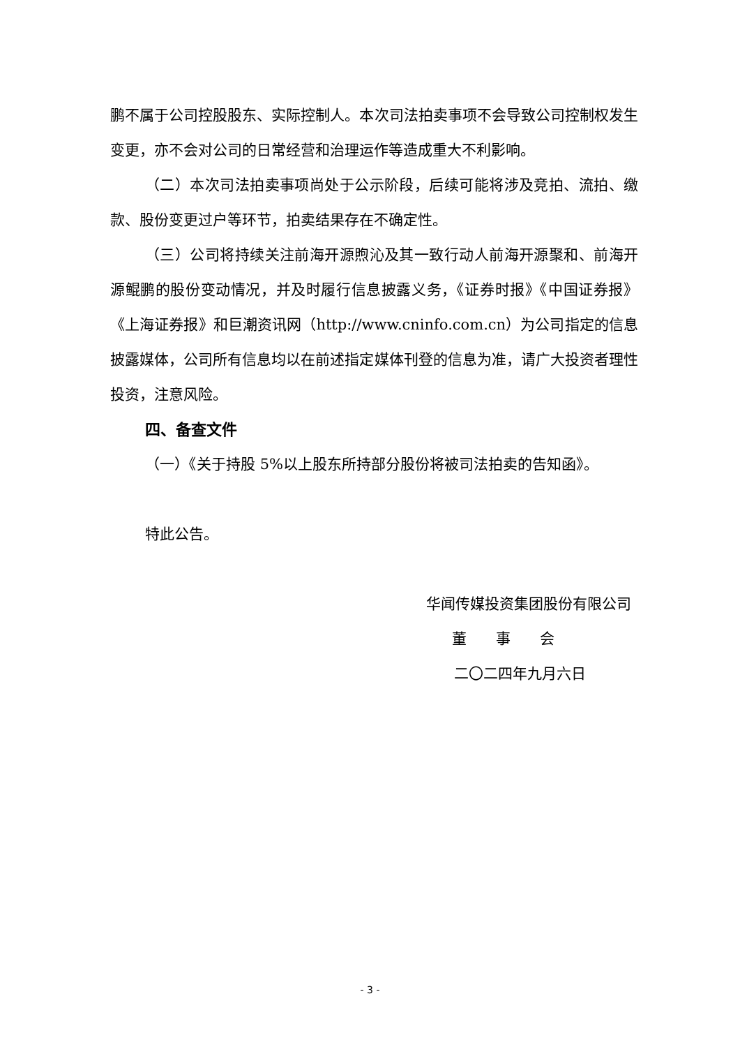鹏不属于公司控股股东、实际控制人。本次司法拍卖事项不会导致公司控制权发生变更，亦不会对公司的日常经营和治理运作等造成重大不利影响。
（二）本次司法拍卖事项尚处于公示阶段，后续可能将涉及竞拍、流拍、缴款、股份变更过户等环节，拍卖结果存在不确定性。
（三）公司将持续关注前海开源煦沁及其一致行动人前海开源聚和、前海开源鲲鹏的股份变动情况，并及时履行信息披露义务，《证券时报》《中国证券报》《上海证券报》和巨潮资讯网（http://www.cninfo.com.cn）为公司指定的信息披露媒体，公司所有信息均以在前述指定媒体刊登的信息为准，请广大投资者理性投资，注意风险。
四、备查文件
（一）《关于持股 5%以上股东所持部分股份将被司法拍卖的告知函》。
特此公告。
华闻传媒投资集团股份有限公司
董　　事　　会
二〇二四年九月六日
- 3 -